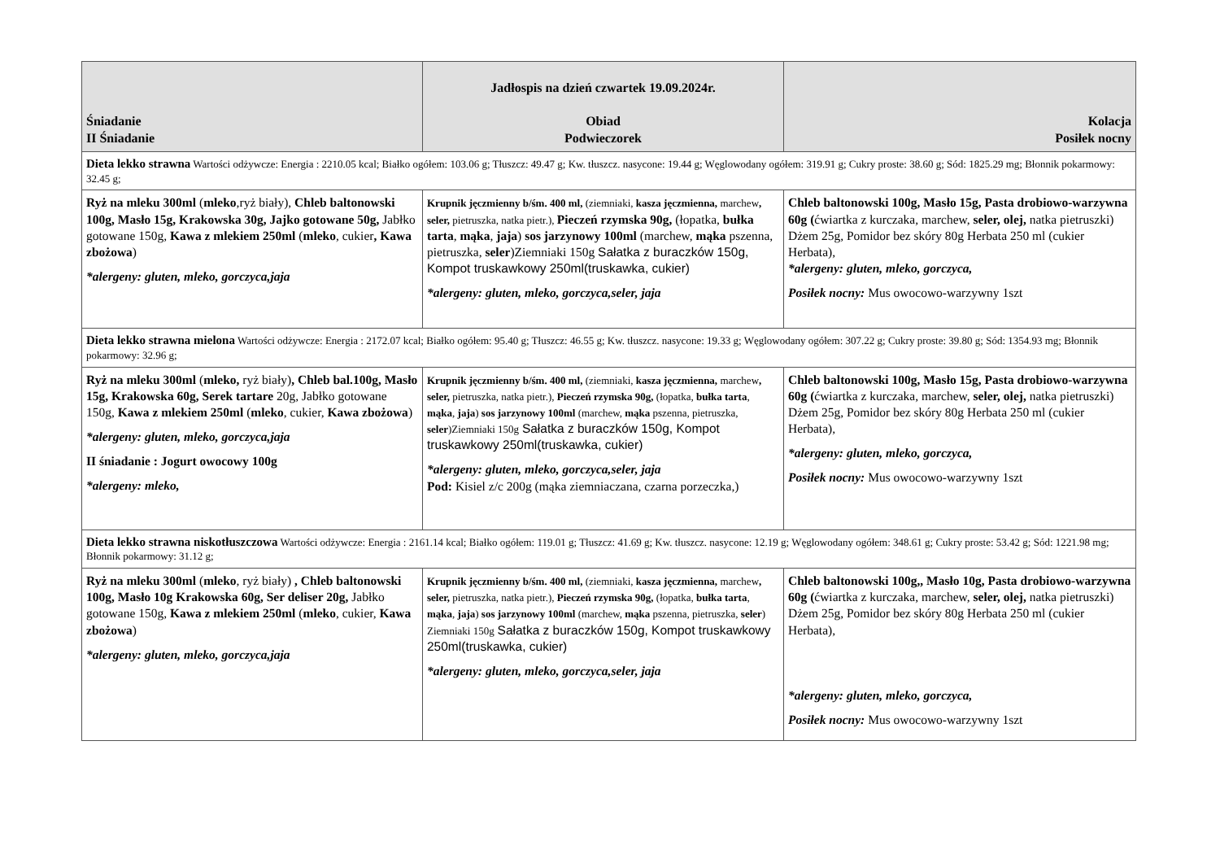| Śniadanie II Śniadanie | Jadłospis na dzień czwartek 19.09.2024r. Obiad Podwieczorek | Kolacja Posiłek nocny |
| --- | --- | --- |
| Dieta lekko strawna Wartości odżywcze: Energia : 2210.05 kcal; Białko ogółem: 103.06 g; Tłuszcz: 49.47 g; Kw. tłuszcz. nasycone: 19.44 g; Węglowodany ogółem: 319.91 g; Cukry proste: 38.60 g; Sód: 1825.29 mg; Błonnik pokarmowy: 32.45 g; | | |
| Ryż na mleku 300ml ( mleko ,ryż biały), Chleb baltonowski 100g, Masło 15g, Krakowska 30g, Jajko gotowane 50g, Jabłko gotowane 150g, Kawa z mlekiem 250ml ( mleko , cukier , Kawa zbożowa ) *alergeny: gluten, mleko, gorczyca,jaja | Krupnik jęczmienny b/śm. 400 ml, (ziemniaki, kasza jęczmienna, marchew , seler, pietruszka, natka pietr.), Pieczeń rzymska 90g, (łopatka, bułka tarta , mąka , jaja ) sos jarzynowy 100ml (marchew, mąka pszenna, pietruszka, seler )Ziemniaki 150g Sałatka z buraczków 150g, Kompot truskawkowy 250ml(truskawka, cukier) *alergeny: gluten, mleko, gorczyca,seler, jaja | Chleb baltonowski 100g, Masło 15g, Pasta drobiowo-warzywna 60g ( ćwiartka z kurczaka, marchew, seler, olej, natka pietruszki) Dżem 25g, Pomidor bez skóry 80g Herbata 250 ml (cukier Herbata), *alergeny: gluten, mleko, gorczyca, Posiłek nocny: Mus owocowo-warzywny 1szt |
| Dieta lekko strawna mielona Wartości odżywcze: Energia : 2172.07 kcal; Białko ogółem: 95.40 g; Tłuszcz: 46.55 g; Kw. tłuszcz. nasycone: 19.33 g; Węglowodany ogółem: 307.22 g; Cukry proste: 39.80 g; Sód: 1354.93 mg; Błonnik pokarmowy: 32.96 g; | | |
| Ryż na mleku 300ml ( mleko, ryż biały) , Chleb bal.100g, Masło 15g, Krakowska 60g, Serek tartare 20g, Jabłko gotowane 150g, Kawa z mlekiem 250ml ( mleko , cukier, Kawa zbożowa ) *alergeny: gluten, mleko, gorczyca,jaja II śniadanie : Jogurt owocowy 100g *alergeny: mleko, | Krupnik jęczmienny b/śm. 400 ml, (ziemniaki, kasza jęczmienna, marchew , seler, pietruszka, natka pietr.), Pieczeń rzymska 90g, (łopatka, bułka tarta , mąka , jaja ) sos jarzynowy 100ml (marchew, mąka pszenna, pietruszka, seler )Ziemniaki 150g Sałatka z buraczków 150g, Kompot truskawkowy 250ml(truskawka, cukier) *alergeny: gluten, mleko, gorczyca,seler, jaja Pod: Kisiel z/c 200g (mąka ziemniaczana, czarna porzeczka,) | Chleb baltonowski 100g, Masło 15g, Pasta drobiowo-warzywna 60g ( ćwiartka z kurczaka, marchew, seler, olej, natka pietruszki) Dżem 25g, Pomidor bez skóry 80g Herbata 250 ml (cukier Herbata), *alergeny: gluten, mleko, gorczyca, Posiłek nocny: Mus owocowo-warzywny 1szt |
| Dieta lekko strawna niskotłuszczowa Wartości odżywcze: Energia : 2161.14 kcal; Białko ogółem: 119.01 g; Tłuszcz: 41.69 g; Kw. tłuszcz. nasycone: 12.19 g; Węglowodany ogółem: 348.61 g; Cukry proste: 53.42 g; Sód: 1221.98 mg; Błonnik pokarmowy: 31.12 g; | | |
| Ryż na mleku 300ml ( mleko , ryż biały) , Chleb baltonowski 100g, Masło 10g Krakowska 60g, Ser deliser 20g, Jabłko gotowane 150g, Kawa z mlekiem 250ml ( mleko , cukier, Kawa zbożowa ) *alergeny: gluten, mleko, gorczyca,jaja | Krupnik jęczmienny b/śm. 400 ml, (ziemniaki, kasza jęczmienna, marchew , seler, pietruszka, natka pietr.), Pieczeń rzymska 90g, (łopatka, bułka tarta , mąka , jaja ) sos jarzynowy 100ml (marchew, mąka pszenna, pietruszka, seler ) Ziemniaki 150g Sałatka z buraczków 150g, Kompot truskawkowy 250ml(truskawka, cukier) *alergeny: gluten, mleko, gorczyca,seler, jaja | Chleb baltonowski 100g,, Masło 10g, Pasta drobiowo-warzywna 60g ( ćwiartka z kurczaka, marchew, seler, olej, natka pietruszki) Dżem 25g, Pomidor bez skóry 80g Herbata 250 ml (cukier Herbata), *alergeny: gluten, mleko, gorczyca, Posiłek nocny: Mus owocowo-warzywny 1szt |